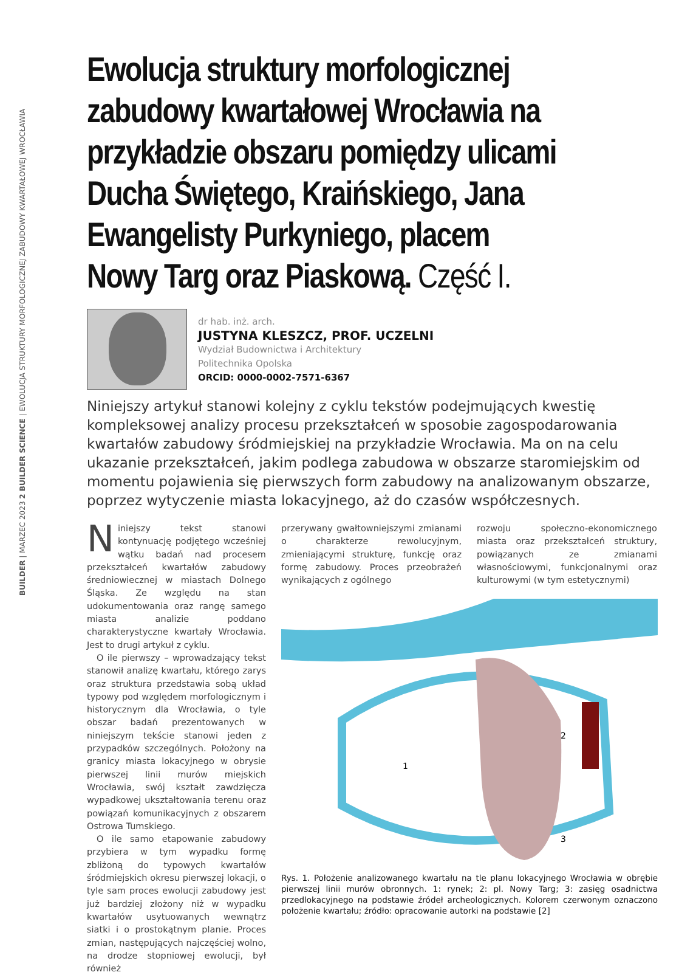BUILDER | MARZEC 2023 2 BUILDER SCIENCE | EWOLUCJA STRUKTURY MORFOLOGICZNEJ ZABUDOWY KWARTAŁOWEJ WROCŁAWIA
Ewolucja struktury morfologicznej zabudowy kwartałowej Wrocławia na przykładzie obszaru pomiędzy ulicami Ducha Świętego, Kraińskiego, Jana Ewangelisty Purkyniego, placem Nowy Targ oraz Piaskową. Część I.
dr hab. inż. arch.
JUSTYNA KLESZCZ, PROF. UCZELNI
Wydział Budownictwa i Architektury
Politechnika Opolska
ORCID: 0000-0002-7571-6367
Niniejszy artykuł stanowi kolejny z cyklu tekstów podejmujących kwestię kompleksowej analizy procesu przekształceń w sposobie zagospodarowania kwartałów zabudowy śródmiejskiej na przykładzie Wrocławia. Ma on na celu ukazanie przekształceń, jakim podlega zabudowa w obszarze staromiejskim od momentu pojawienia się pierwszych form zabudowy na analizowanym obszarze, poprzez wytyczenie miasta lokacyjnego, aż do czasów współczesnych.
Niniejszy tekst stanowi kontynuację podjętego wcześniej wątku badań nad procesem przekształceń kwartałów zabudowy średniowiecznej w miastach Dolnego Śląska. Ze względu na stan udokumentowania oraz rangę samego miasta analizie poddano charakterystyczne kwartały Wrocławia. Jest to drugi artykuł z cyklu.
O ile pierwszy – wprowadzający tekst stanowił analizę kwartału, którego zarys oraz struktura przedstawia sobą układ typowy pod względem morfologicznym i historycznym dla Wrocławia, o tyle obszar badań prezentowanych w niniejszym tekście stanowi jeden z przypadków szczególnych. Położony na granicy miasta lokacyjnego w obrysie pierwszej linii murów miejskich Wrocławia, swój kształt zawdzięcza wypadkowej ukształtowania terenu oraz powiązań komunikacyjnych z obszarem Ostrowa Tumskiego.
O ile samo etapowanie zabudowy przybiera w tym wypadku formę zbliżoną do typowych kwartałów śródmiejskich okresu pierwszej lokacji, o tyle sam proces ewolucji zabudowy jest już bardziej złożony niż w wypadku kwartałów usytuowanych wewnątrz siatki i o prostokątnym planie. Proces zmian, następujących najczęściej wolno, na drodze stopniowej ewolucji, był również
przerywany gwałtowniejszymi zmianami o charakterze rewolucyjnym, zmieniającymi strukturę, funkcję oraz formę zabudowy. Proces przeobrażeń wynikających z ogólnego
rozwoju społeczno-ekonomicznego miasta oraz przekształceń struktury, powiązanych ze zmianami własnościowymi, funkcjonalnymi oraz kulturowymi (w tym estetycznymi)
1
2
3
Rys. 1. Położenie analizowanego kwartału na tle planu lokacyjnego Wrocławia w obrębie pierwszej linii murów obronnych. 1: rynek; 2: pl. Nowy Targ; 3: zasięg osadnictwa przedlokacyjnego na podstawie źródeł archeologicznych. Kolorem czerwonym oznaczono położenie kwartału; źródło: opracowanie autorki na podstawie [2]